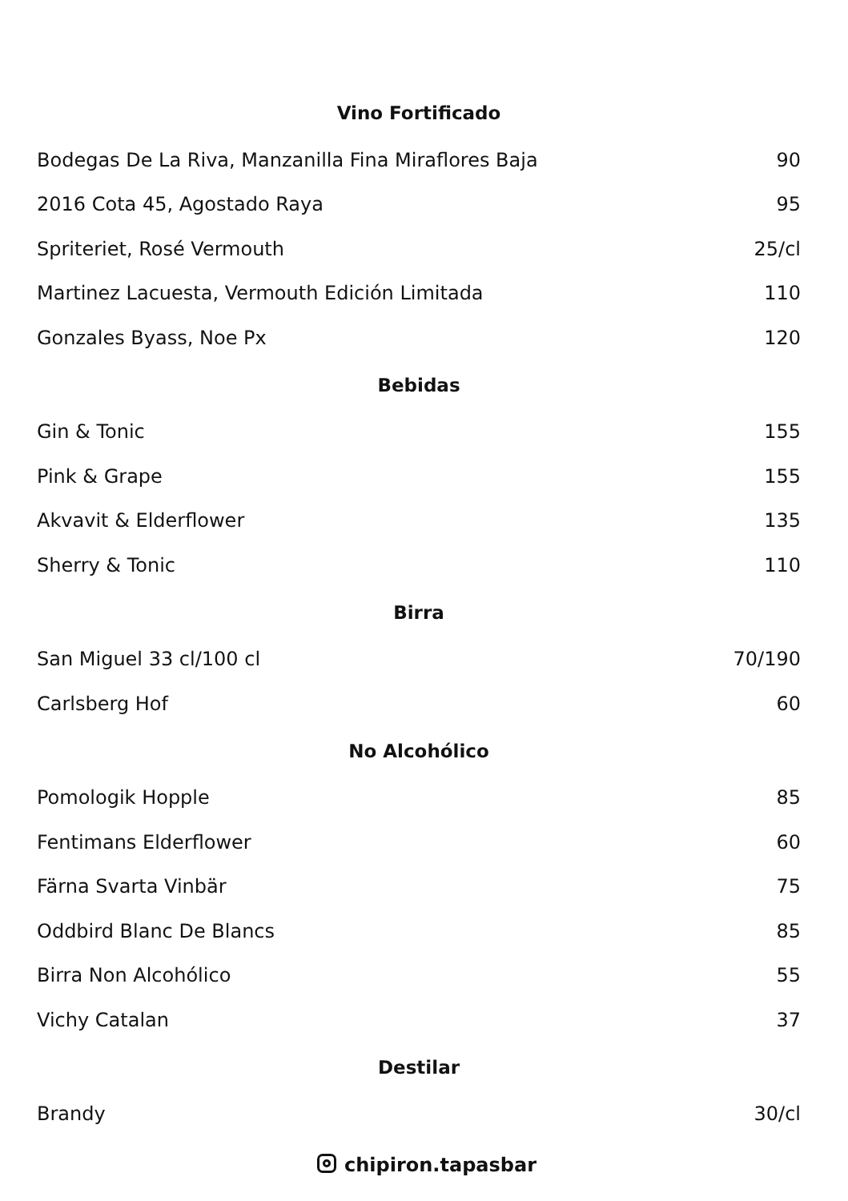| Vino Fortificado | |
| --- | --- |
| Bodegas De La Riva, Manzanilla Fina Miraflores Baja | 90 |
| 2016 Cota 45, Agostado Raya | 95 |
| Spriteriet, Rosé Vermouth | 25/cl |
| Martinez Lacuesta, Vermouth Edición Limitada | 110 |
| Gonzales Byass, Noe Px | 120 |
| Bebidas | |
| Gin & Tonic | 155 |
| Pink & Grape | 155 |
| Akvavit & Elderflower | 135 |
| Sherry & Tonic | 110 |
| Birra | |
| San Miguel 33 cl/100 cl | 70/190 |
| Carlsberg Hof | 60 |
| No Alcohólico | |
| Pomologik Hopple | 85 |
| Fentimans Elderflower | 60 |
| Färna Svarta Vinbär | 75 |
| Oddbird Blanc De Blancs | 85 |
| Birra Non Alcohólico | 55 |
| Vichy Catalan | 37 |
| Destilar | |
| Brandy | 30/cl |
chipiron.tapasbar